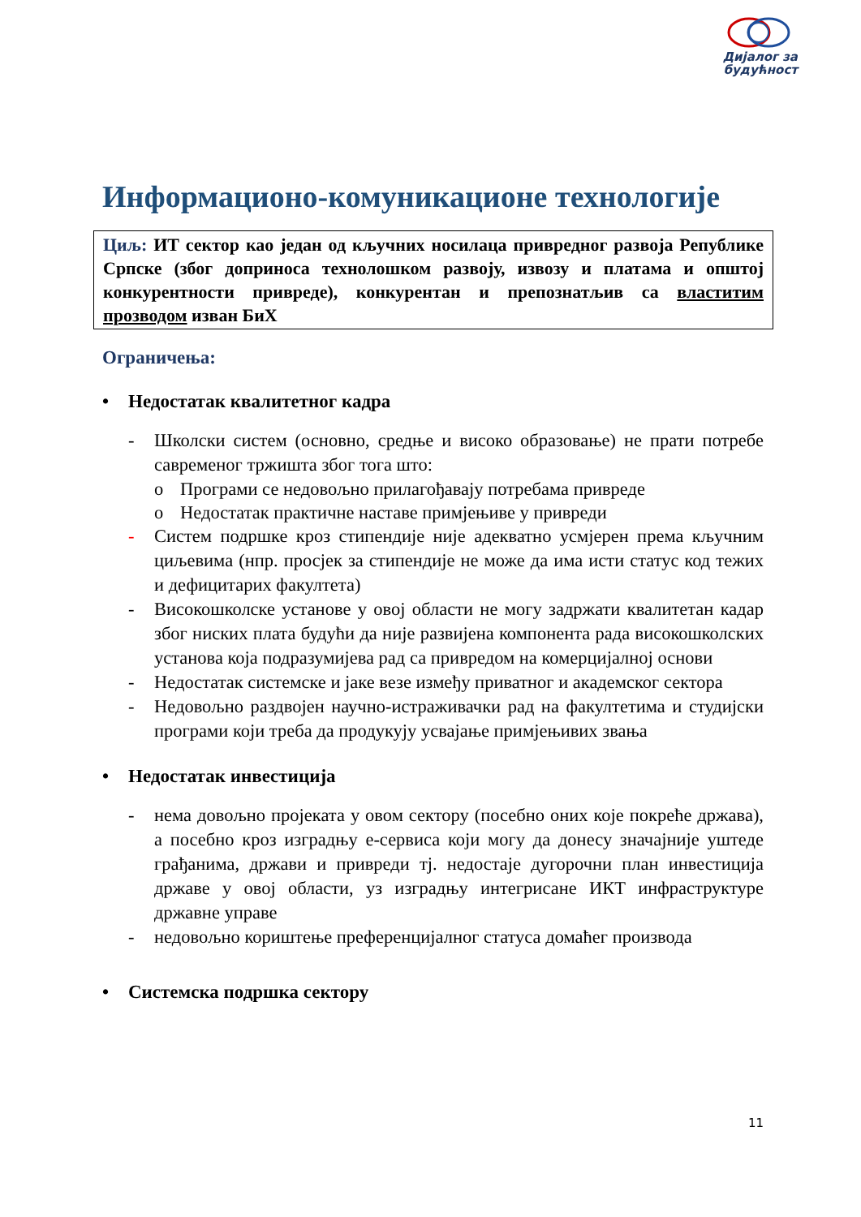Дијалог за
будућност
Информационо-комуникационе технологије
Циљ: ИТ сектор као један од кључних носилаца привредног развоја Републике Српске (због доприноса технолошком развоју, извозу и платама и општој конкурентности привреде), конкурентан и препознатљив са властитим прозводом изван БиХ
Ограничења:
• Недостатак квалитетног кадра
- Школски систем (основно, средње и високо образовање) не прати потребе савременог тржишта због тога што:
o Програми се недовољно прилагођавају потребама привреде
o Недостатак практичне наставе примјењиве у привреди
- Систем подршке кроз стипендије није адекватно усмјерен према кључним циљевима (нпр. просјек за стипендије не може да има исти статус код тежих и дефицитарих факултета)
- Високошколске установе у овој области не могу задржати квалитетан кадар због ниских плата будући да није развијена компонента рада високошколских установа која подразумијева рад са привредом на комерцијалној основи
- Недостатак системске и јаке везе између приватног и академског сектора
- Недовољно раздвојен научно-истраживачки рад на факултетима и студијски програми који треба да продукују усвајање примјењивих звања
• Недостатак инвестиција
- нема довољно пројеката у овом сектору (посебно оних које покреће држава), а посебно кроз изградњу е-сервиса који могу да донесу значајније уштеде грађанима, држави и привреди тј. недостаје дугорочни план инвестиција државе у овој области, уз изградњу интегрисане ИКТ инфраструктуре државне управе
- недовољно кориштење преференцијалног статуса домаћег производа
• Системска подршка сектору
11